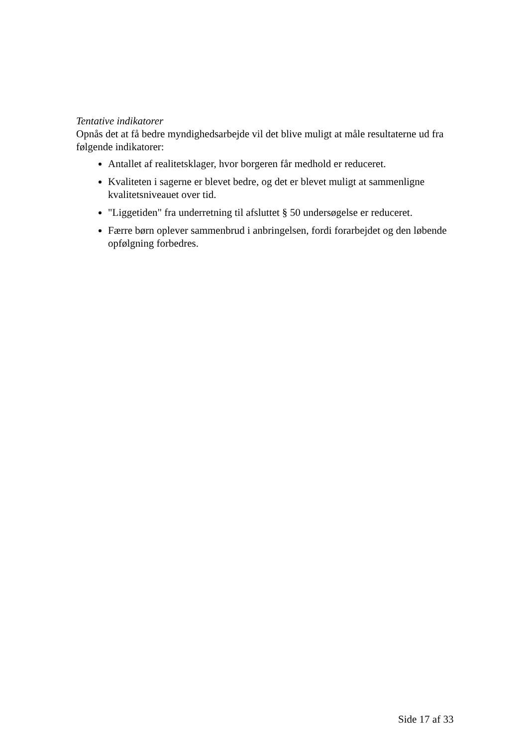Tentative indikatorer
Opnås det at få bedre myndighedsarbejde vil det blive muligt at måle resultaterne ud fra følgende indikatorer:
Antallet af realitetsklager, hvor borgeren får medhold er reduceret.
Kvaliteten i sagerne er blevet bedre, og det er blevet muligt at sammenligne kvalitetsniveauet over tid.
"Liggetiden" fra underretning til afsluttet § 50 undersøgelse er reduceret.
Færre børn oplever sammenbrud i anbringelsen, fordi forarbejdet og den løbende opfølgning forbedres.
Side 17 af 33